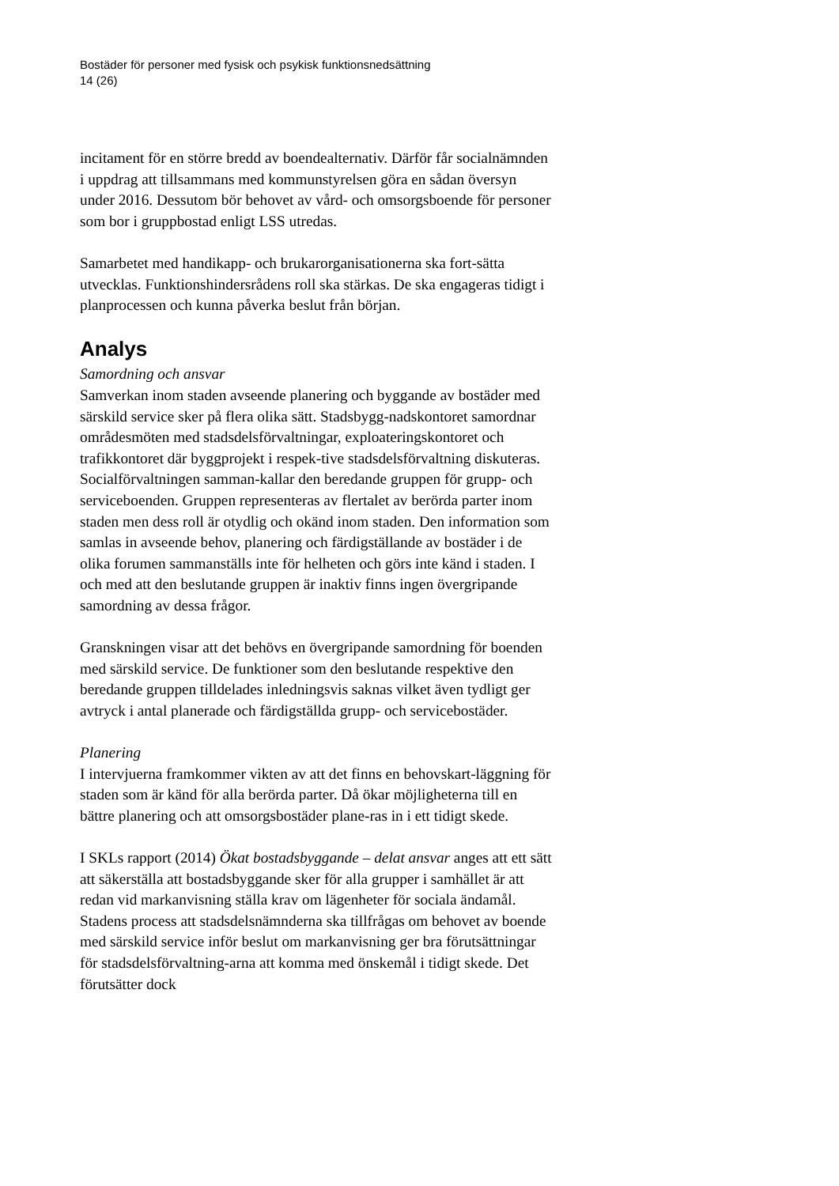Bostäder för personer med fysisk och psykisk funktionsnedsättning
14 (26)
incitament för en större bredd av boendealternativ. Därför får socialnämnden i uppdrag att tillsammans med kommunstyrelsen göra en sådan översyn under 2016. Dessutom bör behovet av vård- och omsorgsboende för personer som bor i gruppbostad enligt LSS utredas.
Samarbetet med handikapp- och brukarorganisationerna ska fort-sätta utvecklas. Funktionshindersrådens roll ska stärkas. De ska engageras tidigt i planprocessen och kunna påverka beslut från början.
Analys
Samordning och ansvar
Samverkan inom staden avseende planering och byggande av bostäder med särskild service sker på flera olika sätt. Stadsbygg-nadskontoret samordnar områdesmöten med stadsdelsförvaltningar, exploateringskontoret och trafikkontoret där byggprojekt i respek-tive stadsdelsförvaltning diskuteras. Socialförvaltningen samman-kallar den beredande gruppen för grupp- och serviceboenden. Gruppen representeras av flertalet av berörda parter inom staden men dess roll är otydlig och okänd inom staden. Den information som samlas in avseende behov, planering och färdigställande av bostäder i de olika forumen sammanställs inte för helheten och görs inte känd i staden. I och med att den beslutande gruppen är inaktiv finns ingen övergripande samordning av dessa frågor.
Granskningen visar att det behövs en övergripande samordning för boenden med särskild service. De funktioner som den beslutande respektive den beredande gruppen tilldelades inledningsvis saknas vilket även tydligt ger avtryck i antal planerade och färdigställda grupp- och servicebostäder.
Planering
I intervjuerna framkommer vikten av att det finns en behovskart-läggning för staden som är känd för alla berörda parter. Då ökar möjligheterna till en bättre planering och att omsorgsbostäder plane-ras in i ett tidigt skede.
I SKLs rapport (2014) Ökat bostadsbyggande – delat ansvar anges att ett sätt att säkerställa att bostadsbyggande sker för alla grupper i samhället är att redan vid markanvisning ställa krav om lägenheter för sociala ändamål. Stadens process att stadsdelsnämnderna ska tillfrågas om behovet av boende med särskild service inför beslut om markanvisning ger bra förutsättningar för stadsdelsförvaltning-arna att komma med önskemål i tidigt skede. Det förutsätter dock